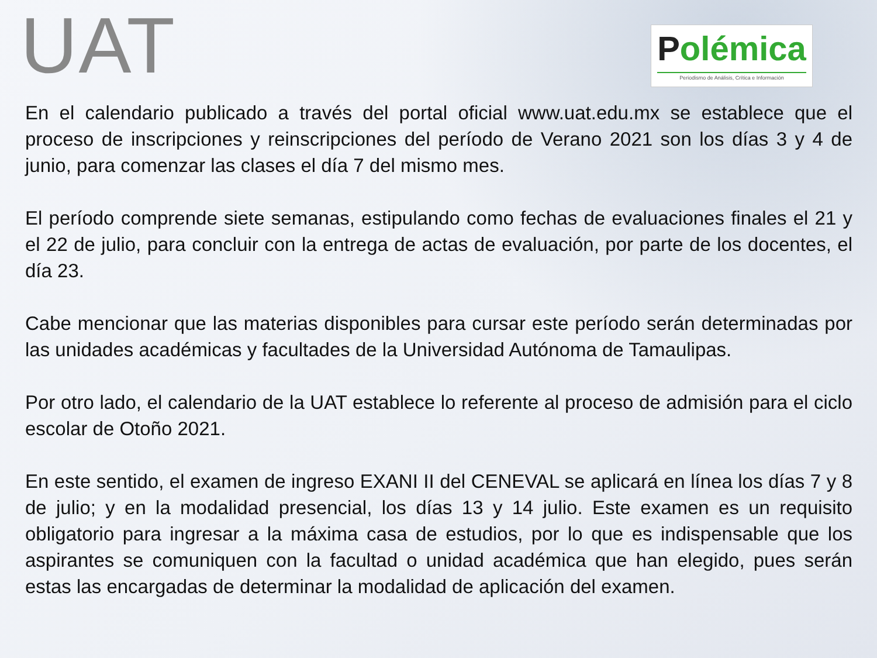UAT
Polémica
Periodismo de Análisis, Crítica e Información
En el calendario publicado a través del portal oficial www.uat.edu.mx se establece que el proceso de inscripciones y reinscripciones del período de Verano 2021 son los días 3 y 4 de junio, para comenzar las clases el día 7 del mismo mes.
El período comprende siete semanas, estipulando como fechas de evaluaciones finales el 21 y el 22 de julio, para concluir con la entrega de actas de evaluación, por parte de los docentes, el día 23.
Cabe mencionar que las materias disponibles para cursar este período serán determinadas por las unidades académicas y facultades de la Universidad Autónoma de Tamaulipas.
Por otro lado, el calendario de la UAT establece lo referente al proceso de admisión para el ciclo escolar de Otoño 2021.
En este sentido, el examen de ingreso EXANI II del CENEVAL se aplicará en línea los días 7 y 8 de julio; y en la modalidad presencial, los días 13 y 14 julio. Este examen es un requisito obligatorio para ingresar a la máxima casa de estudios, por lo que es indispensable que los aspirantes se comuniquen con la facultad o unidad académica que han elegido, pues serán estas las encargadas de determinar la modalidad de aplicación del examen.